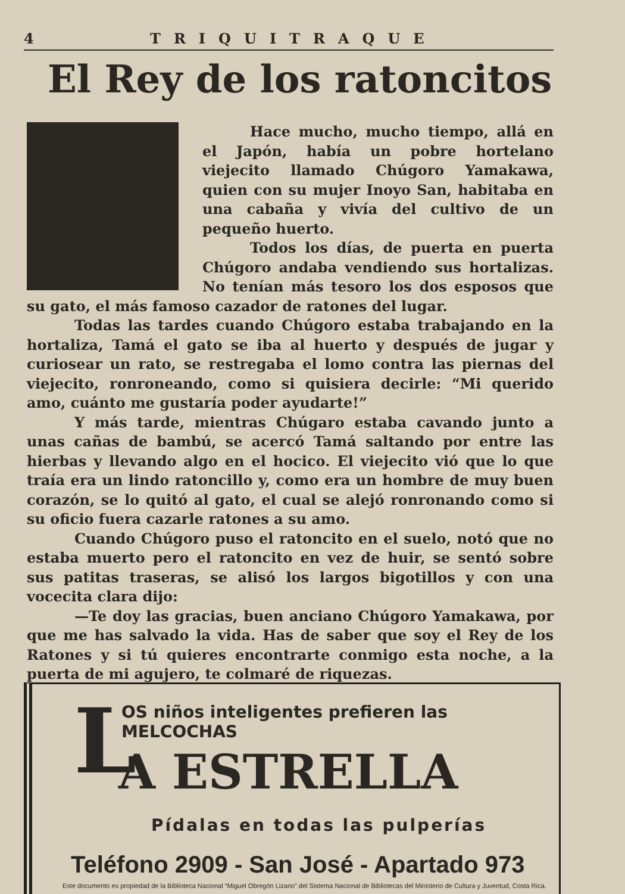4 TRIQUITRAQUE
El Rey de los ratoncitos
Hace mucho, mucho tiempo, allá en el Japón, había un pobre hortelano viejecito llamado Chúgoro Yamakawa, quien con su mujer Inoyo San, habitaba en una cabaña y vivía del cultivo de un pequeño huerto.
Todos los días, de puerta en puerta Chúgoro andaba vendiendo sus hortalizas. No tenían más tesoro los dos esposos que su gato, el más famoso cazador de ratones del lugar.
Todas las tardes cuando Chúgoro estaba trabajando en la hortaliza, Tamá el gato se iba al huerto y después de jugar y curiosear un rato, se restregaba el lomo contra las piernas del viejecito, ronroneando, como si quisiera decirle: “Mi querido amo, cuánto me gustaría poder ayudarte!”
Y más tarde, mientras Chúgaro estaba cavando junto a unas cañas de bambú, se acercó Tamá saltando por entre las hierbas y llevando algo en el hocico. El viejecito vió que lo que traía era un lindo ratoncillo y, como era un hombre de muy buen corazón, se lo quitó al gato, el cual se alejó ronronando como si su oficio fuera cazarle ratones a su amo.
Cuando Chúgoro puso el ratoncito en el suelo, notó que no estaba muerto pero el ratoncito en vez de huir, se sentó sobre sus patitas traseras, se alisó los largos bigotillos y con una vocecita clara dijo:
—Te doy las gracias, buen anciano Chúgoro Yamakawa, por que me has salvado la vida. Has de saber que soy el Rey de los Ratones y si tú quieres encontrarte conmigo esta noche, a la puerta de mi agujero, te colmaré de riquezas.
L
OS niños inteligentes prefieren las MELCOCHAS
A ESTRELLA
Pídalas en todas las pulperías
Teléfono 2909 - San José - Apartado 973
Este documento es propiedad de la Biblioteca Nacional “Miguel Obregón Lizano” del Sistema Nacional de Bibliotecas del Ministerio de Cultura y Juventud, Costa Rica.